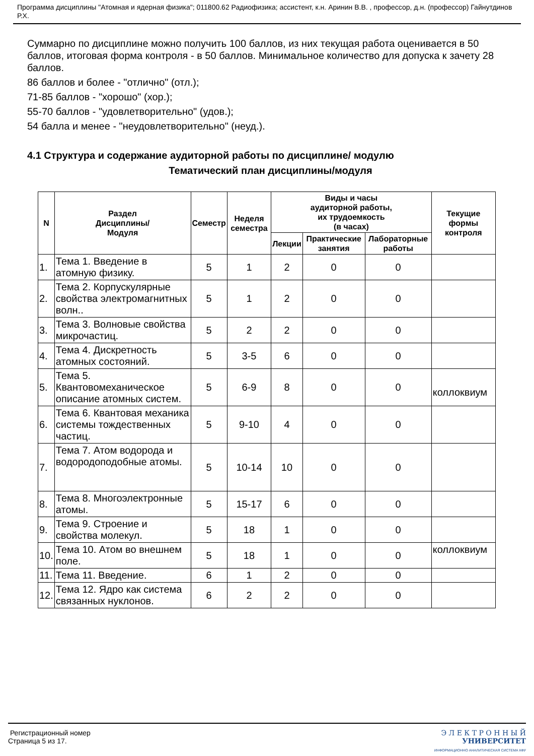Программа дисциплины "Атомная и ядерная физика"; 011800.62 Радиофизика; ассистент, к.н. Аринин В.В. , профессор, д.н. (профессор) Гайнутдинов Р.Х.
Суммарно по дисциплине можно получить 100 баллов, из них текущая работа оценивается в 50 баллов, итоговая форма контроля - в 50 баллов. Минимальное количество для допуска к зачету 28 баллов.
86 баллов и более - "отлично" (отл.);
71-85 баллов - "хорошо" (хор.);
55-70 баллов - "удовлетворительно" (удов.);
54 балла и менее - "неудовлетворительно" (неуд.).
4.1 Структура и содержание аудиторной работы по дисциплине/ модулю
Тематический план дисциплины/модуля
| N | Раздел Дисциплины/ Модуля | Семестр | Неделя семестра | Виды и часы аудиторной работы, их трудоемкость (в часах) | | | Текущие формы контроля |
| --- | --- | --- | --- | --- | --- | --- | --- |
| | | | | Лекции | Практические занятия | Лабораторные работы | |
| 1. | Тема 1. Введение в атомную физику. | 5 | 1 | 2 | 0 | 0 | |
| 2. | Тема 2. Корпускулярные свойства электромагнитных волн.. | 5 | 1 | 2 | 0 | 0 | |
| 3. | Тема 3. Волновые свойства микрочастиц. | 5 | 2 | 2 | 0 | 0 | |
| 4. | Тема 4. Дискретность атомных состояний. | 5 | 3-5 | 6 | 0 | 0 | |
| 5. | Тема 5. Квантовомеханическое описание атомных систем. | 5 | 6-9 | 8 | 0 | 0 | коллоквиум |
| 6. | Тема 6. Квантовая механика системы тождественных частиц. | 5 | 9-10 | 4 | 0 | 0 | |
| 7. | Тема 7. Атом водорода и водородоподобные атомы. | 5 | 10-14 | 10 | 0 | 0 | |
| 8. | Тема 8. Многоэлектронные атомы. | 5 | 15-17 | 6 | 0 | 0 | |
| 9. | Тема 9. Строение и свойства молекул. | 5 | 18 | 1 | 0 | 0 | |
| 10. | Тема 10. Атом во внешнем поле. | 5 | 18 | 1 | 0 | 0 | коллоквиум |
| 11. | Тема 11. Введение. | 6 | 1 | 2 | 0 | 0 | |
| 12. | Тема 12. Ядро как система связанных нуклонов. | 6 | 2 | 2 | 0 | 0 | |
Регистрационный номер
Страница 5 из 17.
Э Л Е К Т Р О Н Н Ы Й
УНИВЕРСИТЕТ
ИНФОРМАЦИОННО АНАЛИТИЧЕСКАЯ СИСТЕМА КФУ